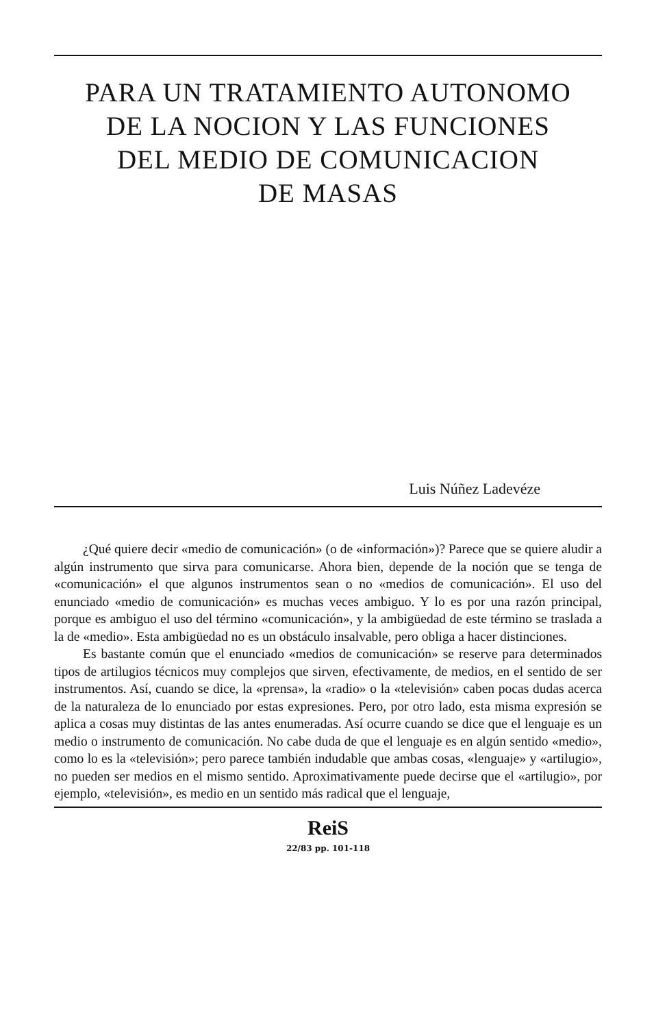PARA UN TRATAMIENTO AUTONOMO
DE LA NOCION Y LAS FUNCIONES
DEL MEDIO DE COMUNICACION
DE MASAS
Luis Núñez Ladevéze
¿Qué quiere decir «medio de comunicación» (o de «información»)? Parece que se quiere aludir a algún instrumento que sirva para comunicarse. Ahora bien, depende de la noción que se tenga de «comunicación» el que algunos instrumentos sean o no «medios de comunicación». El uso del enunciado «medio de comunicación» es muchas veces ambiguo. Y lo es por una razón principal, porque es ambiguo el uso del término «comunicación», y la ambigüedad de este término se traslada a la de «medio». Esta ambigüedad no es un obstáculo insalvable, pero obliga a hacer distinciones.
Es bastante común que el enunciado «medios de comunicación» se reserve para determinados tipos de artilugios técnicos muy complejos que sirven, efectivamente, de medios, en el sentido de ser instrumentos. Así, cuando se dice, la «prensa», la «radio» o la «televisión» caben pocas dudas acerca de la naturaleza de lo enunciado por estas expresiones. Pero, por otro lado, esta misma expresión se aplica a cosas muy distintas de las antes enumeradas. Así ocurre cuando se dice que el lenguaje es un medio o instrumento de comunicación. No cabe duda de que el lenguaje es en algún sentido «medio», como lo es la «televisión»; pero parece también indudable que ambas cosas, «lenguaje» y «artilugio», no pueden ser medios en el mismo sentido. Aproximativamente puede decirse que el «artilugio», por ejemplo, «televisión», es medio en un sentido más radical que el lenguaje,
ReiS
22/83 pp. 101-118